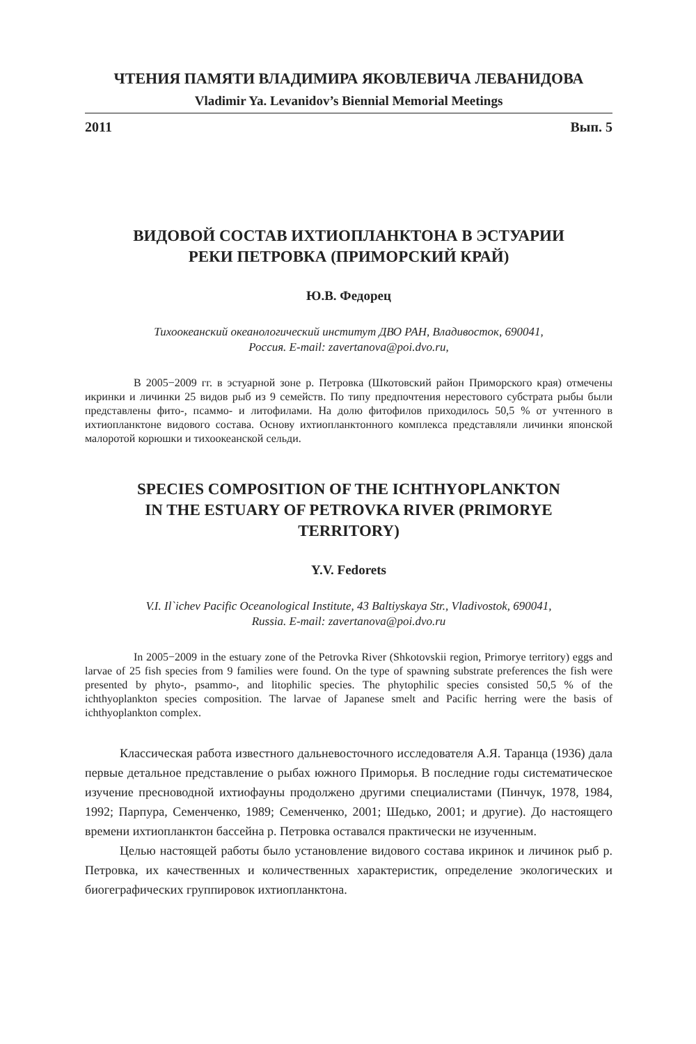ЧТЕНИЯ ПАМЯТИ ВЛАДИМИРА ЯКОВЛЕВИЧА ЛЕВАНИДОВА
Vladimir Ya. Levanidov’s Biennial Memorial Meetings
2011 Вып. 5
ВИДОВОЙ СОСТАВ ИХТИОПЛАНКТОНА В ЭСТУАРИИ
РЕКИ ПЕТРОВКА (ПРИМОРСКИЙ КРАЙ)
Ю.В. Федорец
Тихоокеанский океанологический институт ДВО РАН, Владивосток, 690041,
Россия. E-mail: zavertanova@poi.dvo.ru,
В 2005−2009 гг. в эстуарной зоне р. Петровка (Шкотовский район Приморского края) отмечены икринки и личинки 25 видов рыб из 9 семейств. По типу предпочтения нерестового субстрата рыбы были представлены фито-, псаммо- и литофилами. На долю фитофилов приходилось 50,5 % от учтенного в ихтиопланктоне видового состава. Основу ихтиопланктонного комплекса представляли личинки японской малоротой корюшки и тихоокеанской сельди.
SPECIES COMPOSITION OF THE ICHTHYOPLANKTON
IN THE ESTUARY OF PETROVKA RIVER (PRIMORYE
TERRITORY)
Y.V. Fedorets
V.I. Il`ichev Pacific Oceanological Institute, 43 Baltiyskaya Str., Vladivostok, 690041,
Russia. E-mail: zavertanova@poi.dvo.ru
In 2005−2009 in the estuary zone of the Petrovka River (Shkotovskii region, Primorye territory) eggs and larvae of 25 fish species from 9 families were found. On the type of spawning substrate preferences the fish were presented by phyto-, psammo-, and litophilic species. The phytophilic species consisted 50,5 % of the ichthyoplankton species composition. The larvae of Japanese smelt and Pacific herring were the basis of ichthyoplankton complex.
Классическая работа известного дальневосточного исследователя А.Я. Таранца (1936) дала первые детальное представление о рыбах южного Приморья. В последние годы систематическое изучение пресноводной ихтиофауны продолжено другими специалистами (Пинчук, 1978, 1984, 1992; Парпура, Семенченко, 1989; Семенченко, 2001; Шедько, 2001; и другие). До настоящего времени ихтиопланктон бассейна р. Петровка оставался практически не изученным.
Целью настоящей работы было установление видового состава икринок и личинок рыб р. Петровка, их качественных и количественных характеристик, определение экологических и биогеграфических группировок ихтиопланктона.